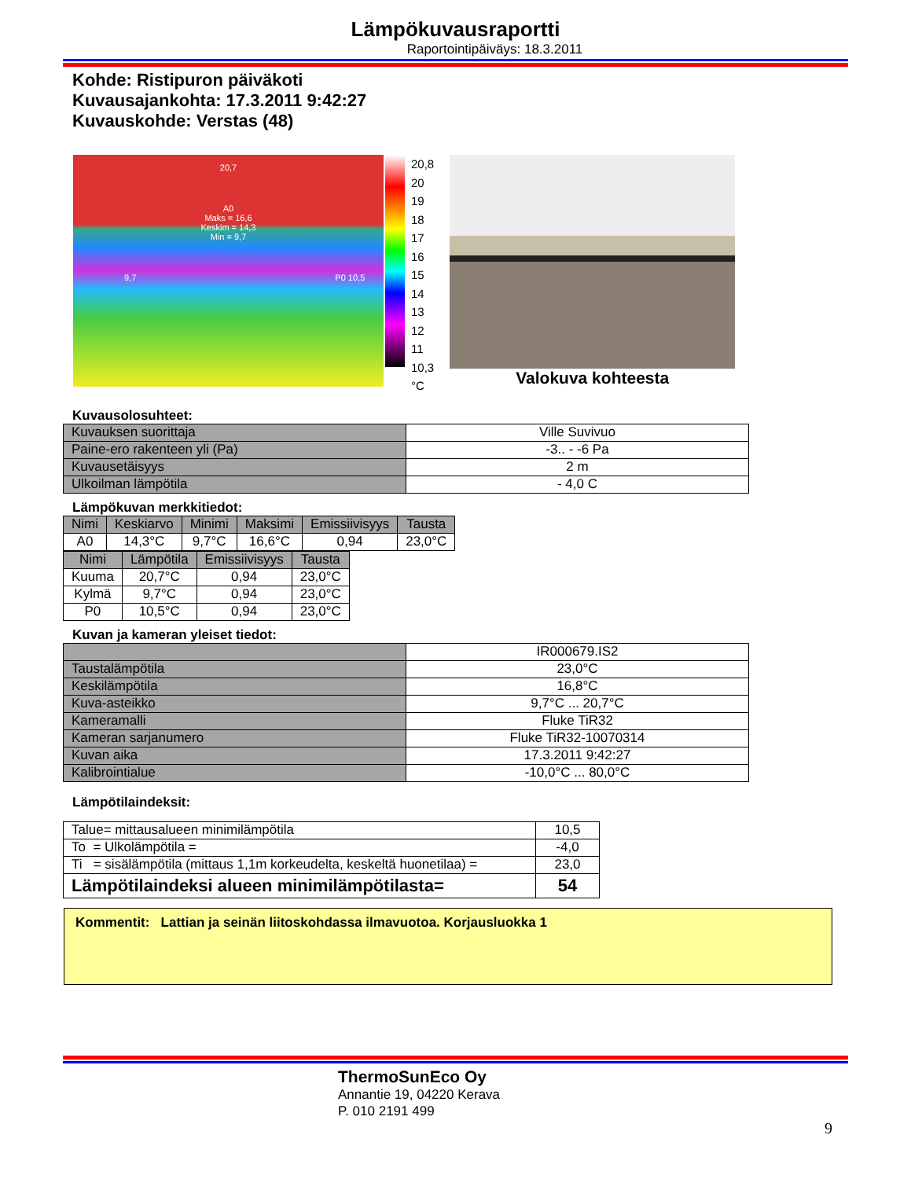Lämpökuvausraportti
Raportointipäiväys: 18.3.2011
Kohde: Ristipuron päiväkoti
Kuvausajankohta: 17.3.2011 9:42:27
Kuvauskohde: Verstas (48)
20,7
A0
Maks = 16,6
Keskim = 14,3
Min = 9,7
9,7 P0 10,5
20,8
20
19
18
17
16
15
14
13
12
11
10,3
°C
Valokuva kohteesta
Kuvausolosuhteet:
| Kuvauksen suorittaja | Ville Suvivuo |
| Paine-ero rakenteen yli (Pa) | -3.. - -6 Pa |
| Kuvausetäisyys | 2 m |
| Ulkoilman lämpötila | - 4,0 C |
Lämpökuvan merkkitiedot:
| Nimi | Keskiarvo | Minimi | Maksimi | Emissiivisyys | Tausta |
| --- | --- | --- | --- | --- | --- |
| A0 | 14,3°C | 9,7°C | 16,6°C | 0,94 | 23,0°C |
| Nimi | Lämpötila | Emissiivisyys | Tausta |
| --- | --- | --- | --- |
| Kuuma | 20,7°C | 0,94 | 23,0°C |
| Kylmä | 9,7°C | 0,94 | 23,0°C |
| P0 | 10,5°C | 0,94 | 23,0°C |
Kuvan ja kameran yleiset tiedot:
| | IR000679.IS2 |
| Taustalämpötila | 23,0°C |
| Keskilämpötila | 16,8°C |
| Kuva-asteikko | 9,7°C ... 20,7°C |
| Kameramalli | Fluke TiR32 |
| Kameran sarjanumero | Fluke TiR32-10070314 |
| Kuvan aika | 17.3.2011 9:42:27 |
| Kalibrointialue | -10,0°C ... 80,0°C |
Lämpötilaindeksit:
| Talue= mittausalueen minimilämpötila | 10,5 |
| To = Ulkolämpötila = | -4,0 |
| Ti = sisälämpötila (mittaus 1,1m korkeudelta, keskeltä huonetilaa) = | 23,0 |
| Lämpötilaindeksi alueen minimilämpötilasta= | 54 |
Kommentit: Lattian ja seinän liitoskohdassa ilmavuotoa. Korjausluokka 1
ThermoSunEco Oy
Annantie 19, 04220 Kerava
P. 010 2191 499
9